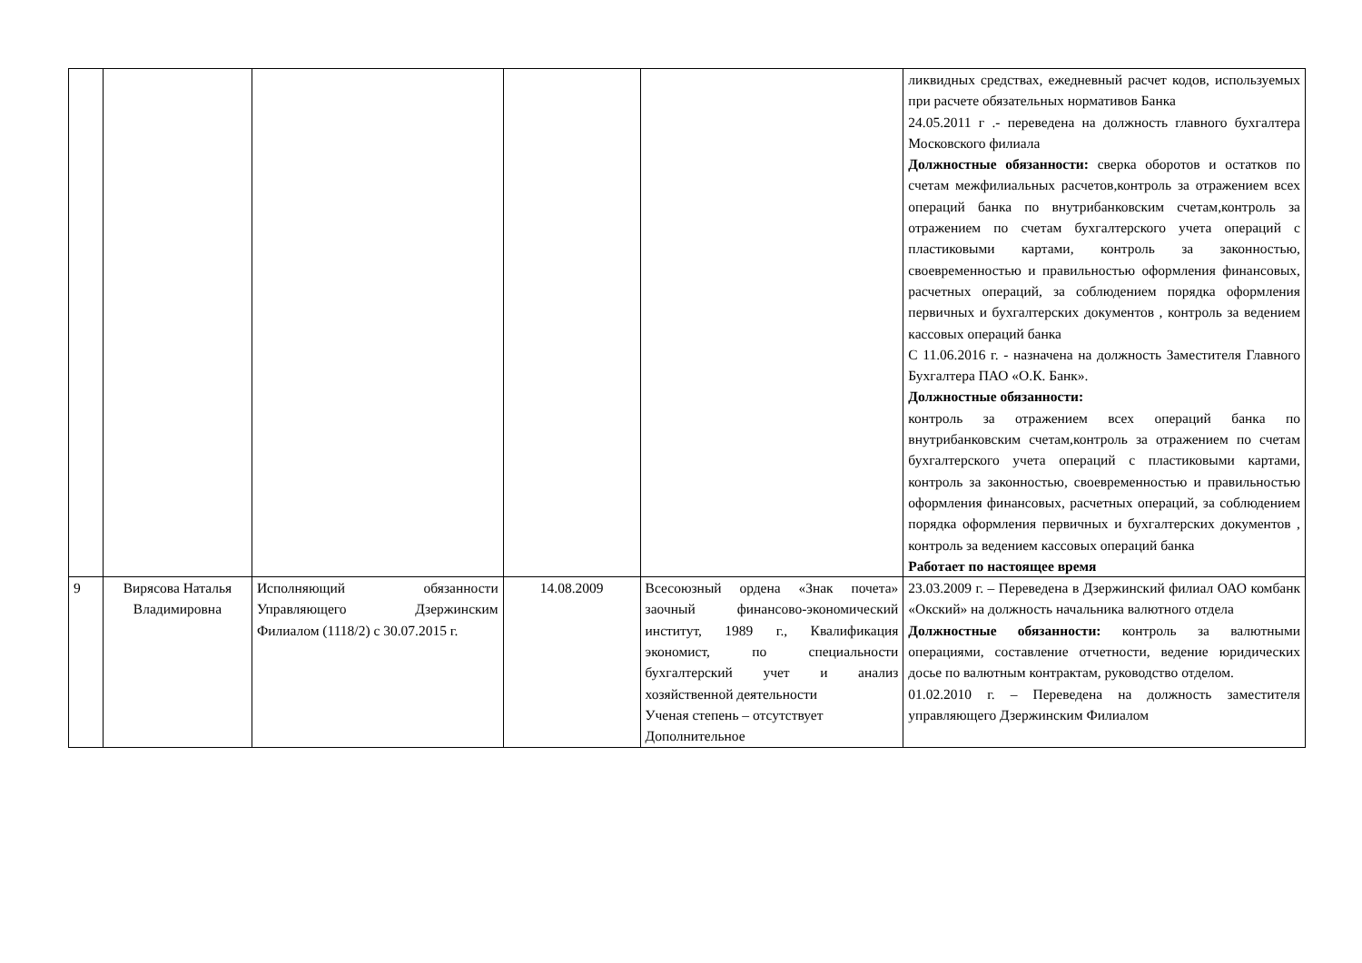| | | | | | ликвидных средствах, ежедневный расчет кодов, используемых при расчете обязательных нормативов Банка 24.05.2011 г .- переведена на должность главного бухгалтера Московского филиала Должностные обязанности: сверка оборотов и остатков по счетам межфилиальных расчетов,контроль за отражением всех операций банка по внутрибанковским счетам,контроль за отражением по счетам бухгалтерского учета операций с пластиковыми картами, контроль за законностью, своевременностью и правильностью оформления финансовых, расчетных операций, за соблюдением порядка оформления первичных и бухгалтерских документов , контроль за ведением кассовых операций банка С 11.06.2016 г. - назначена на должность Заместителя Главного Бухгалтера ПАО «О.К. Банк». Должностные обязанности: контроль за отражением всех операций банка по внутрибанковским счетам,контроль за отражением по счетам бухгалтерского учета операций с пластиковыми картами, контроль за законностью, своевременностью и правильностью оформления финансовых, расчетных операций, за соблюдением порядка оформления первичных и бухгалтерских документов , контроль за ведением кассовых операций банка Работает по настоящее время |
| 9 | Вирясова Наталья Владимировна | Исполняющий обязанности Управляющего Дзержинским Филиалом (1118/2) с 30.07.2015 г. | 14.08.2009 | Всесоюзный ордена «Знак почета» заочный финансово-экономический институт, 1989 г., Квалификация экономист, по специальности бухгалтерский учет и анализ хозяйственной деятельности Ученая степень – отсутствует Дополнительное | 23.03.2009 г. – Переведена в Дзержинский филиал ОАО комбанк «Окский» на должность начальника валютного отдела Должностные обязанности: контроль за валютными операциями, составление отчетности, ведение юридических досье по валютным контрактам, руководство отделом. 01.02.2010 г. – Переведена на должность заместителя управляющего Дзержинским Филиалом |